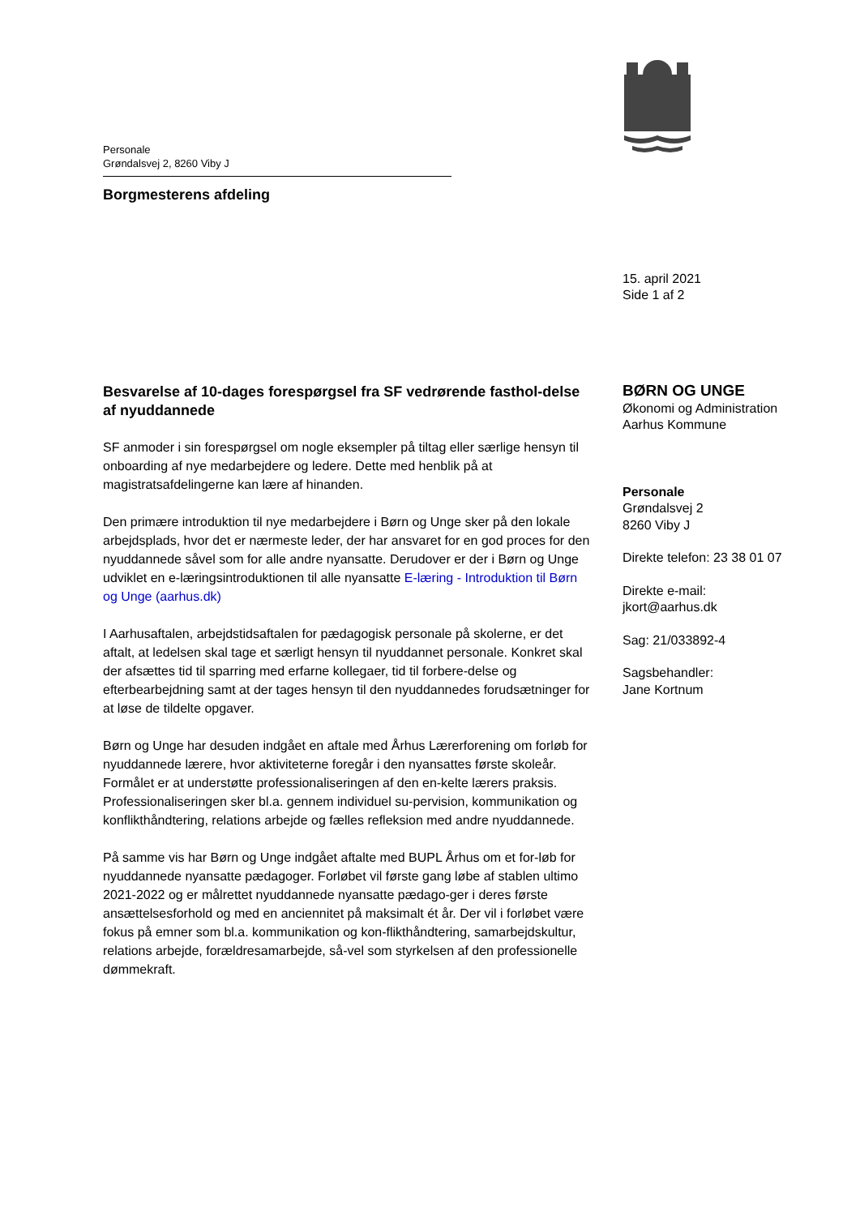Personale
Grøndalsvej 2, 8260 Viby J
Borgmesterens afdeling
15. april 2021
Side 1 af 2
Besvarelse af 10-dages forespørgsel fra SF vedrørende fasthol-delse af nyuddannede
SF anmoder i sin forespørgsel om nogle eksempler på tiltag eller særlige hensyn til onboarding af nye medarbejdere og ledere. Dette med henblik på at magistratsafdelingerne kan lære af hinanden.
Den primære introduktion til nye medarbejdere i Børn og Unge sker på den lokale arbejdsplads, hvor det er nærmeste leder, der har ansvaret for en god proces for den nyuddannede såvel som for alle andre nyansatte. Derudover er der i Børn og Unge udviklet en e-læringsintroduktionen til alle nyansatte E-læring - Introduktion til Børn og Unge (aarhus.dk)
I Aarhusaftalen, arbejdstidsaftalen for pædagogisk personale på skolerne, er det aftalt, at ledelsen skal tage et særligt hensyn til nyuddannet personale. Konkret skal der afsættes tid til sparring med erfarne kollegaer, tid til forbere-delse og efterbearbejdning samt at der tages hensyn til den nyuddannedes forudsætninger for at løse de tildelte opgaver.
Børn og Unge har desuden indgået en aftale med Århus Lærerforening om forløb for nyuddannede lærere, hvor aktiviteterne foregår i den nyansattes første skoleår. Formålet er at understøtte professionaliseringen af den en-kelte lærers praksis. Professionaliseringen sker bl.a. gennem individuel su-pervision, kommunikation og konflikthåndtering, relations arbejde og fælles refleksion med andre nyuddannede.
På samme vis har Børn og Unge indgået aftalte med BUPL Århus om et for-løb for nyuddannede nyansatte pædagoger. Forløbet vil første gang løbe af stablen ultimo 2021-2022 og er målrettet nyuddannede nyansatte pædago-ger i deres første ansættelsesforhold og med en anciennitet på maksimalt ét år. Der vil i forløbet være fokus på emner som bl.a. kommunikation og kon-flikthåndtering, samarbejdskultur, relations arbejde, forældresamarbejde, så-vel som styrkelsen af den professionelle dømmekraft.
BØRN OG UNGE
Økonomi og Administration
Aarhus Kommune
Personale
Grøndalsvej 2
8260 Viby J
Direkte telefon: 23 38 01 07
Direkte e-mail:
jkort@aarhus.dk
Sag: 21/033892-4
Sagsbehandler:
Jane Kortnum